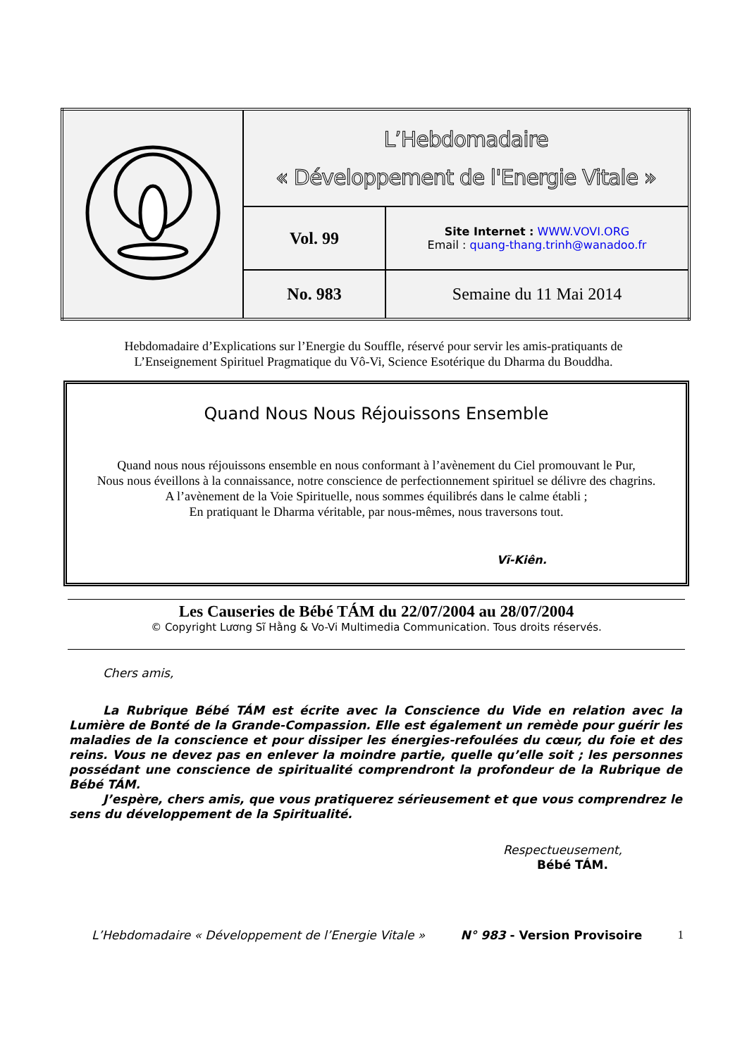| | L’Hebdomadaire « Développement de l'Energie Vitale » | |
| | Vol. 99 | Site Internet : WWW.VOVI.ORG Email : quang-thang.trinh@wanadoo.fr |
| | No. 983 | Semaine du 11 Mai 2014 |
Hebdomadaire d’Explications sur l’Energie du Souffle, réservé pour servir les amis-pratiquants de
L’Enseignement Spirituel Pragmatique du Vô-Vi, Science Esotérique du Dharma du Bouddha.
Quand Nous Nous Réjouissons Ensemble
Quand nous nous réjouissons ensemble en nous conformant à l’avènement du Ciel promouvant le Pur,
Nous nous éveillons à la connaissance, notre conscience de perfectionnement spirituel se délivre des chagrins.
A l’avènement de la Voie Spirituelle, nous sommes équilibrés dans le calme établi ;
En pratiquant le Dharma véritable, par nous-mêmes, nous traversons tout.
Vĩ-Kiên.
Les Causeries de Bébé TÁM du 22/07/2004 au 28/07/2004
© Copyright Lương Sĩ Hằng & Vo-Vi Multimedia Communication. Tous droits réservés.
Chers amis,
La Rubrique Bébé TÁM est écrite avec la Conscience du Vide en relation avec la Lumière de Bonté de la Grande-Compassion. Elle est également un remède pour guérir les maladies de la conscience et pour dissiper les énergies-refoulées du cœur, du foie et des reins. Vous ne devez pas en enlever la moindre partie, quelle qu’elle soit ; les personnes possédant une conscience de spiritualité comprendront la profondeur de la Rubrique de Bébé TÁM.
J’espère, chers amis, que vous pratiquerez sérieusement et que vous comprendrez le sens du développement de la Spiritualité.
Respectueusement,
Bébé TÁM.
L’Hebdomadaire « Développement de l’Energie Vitale » N° 983 - Version Provisoire 1